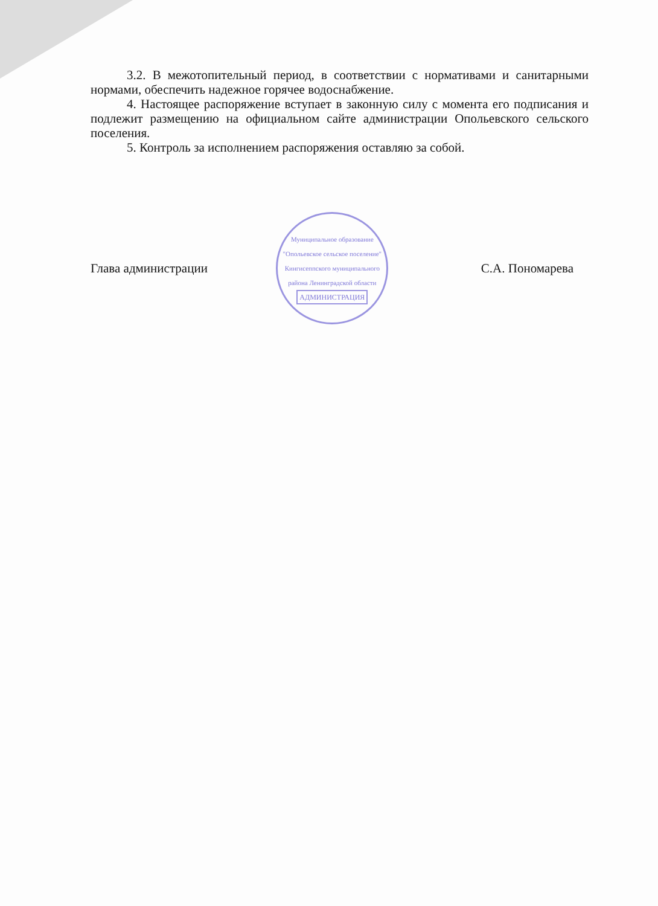3.2. В межотопительный период, в соответствии с нормативами и санитарными нормами, обеспечить надежное горячее водоснабжение.
4. Настоящее распоряжение вступает в законную силу с момента его подписания и подлежит размещению на официальном сайте администрации Опольевского сельского поселения.
5. Контроль за исполнением распоряжения оставляю за собой.
Глава администрации
Муниципальное образование "Опольевское сельское поселение" Кингисеппского муниципального района Ленинградской области
АДМИНИСТРАЦИЯ
С.А. Пономарева